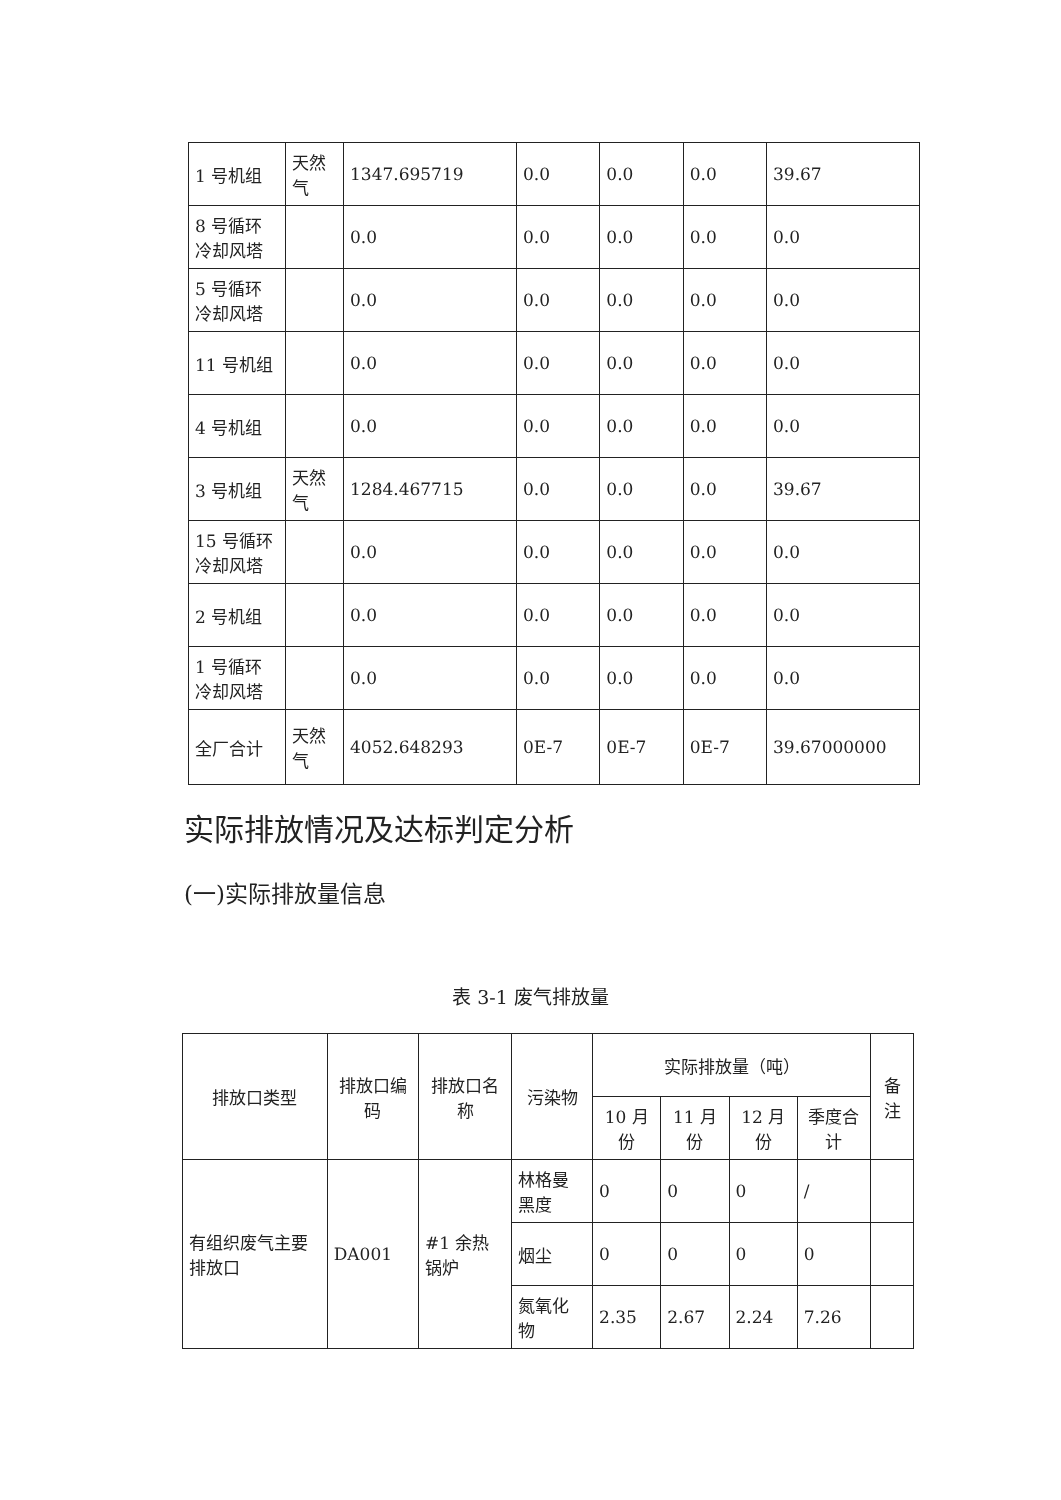| 1 号机组 | 天然气 | 1347.695719 | 0.0 | 0.0 | 0.0 | 39.67 |
| 8 号循环冷却风塔 | | 0.0 | 0.0 | 0.0 | 0.0 | 0.0 |
| 5 号循环冷却风塔 | | 0.0 | 0.0 | 0.0 | 0.0 | 0.0 |
| 11 号机组 | | 0.0 | 0.0 | 0.0 | 0.0 | 0.0 |
| 4 号机组 | | 0.0 | 0.0 | 0.0 | 0.0 | 0.0 |
| 3 号机组 | 天然气 | 1284.467715 | 0.0 | 0.0 | 0.0 | 39.67 |
| 15 号循环冷却风塔 | | 0.0 | 0.0 | 0.0 | 0.0 | 0.0 |
| 2 号机组 | | 0.0 | 0.0 | 0.0 | 0.0 | 0.0 |
| 1 号循环冷却风塔 | | 0.0 | 0.0 | 0.0 | 0.0 | 0.0 |
| 全厂合计 | 天然气 | 4052.648293 | 0E-7 | 0E-7 | 0E-7 | 39.67000000 |
实际排放情况及达标判定分析
(一)实际排放量信息
表 3-1 废气排放量
| 排放口类型 | 排放口编码 | 排放口名称 | 污染物 | 实际排放量（吨） | | | | 备注 |
| --- | --- | --- | --- | --- | --- | --- | --- | --- |
| | | | | 10 月份 | 11 月份 | 12 月份 | 季度合计 | |
| 有组织废气主要排放口 | DA001 | #1 余热锅炉 | 林格曼黑度 | 0 | 0 | 0 | / | |
| | | | 烟尘 | 0 | 0 | 0 | 0 | |
| | | | 氮氧化物 | 2.35 | 2.67 | 2.24 | 7.26 | |